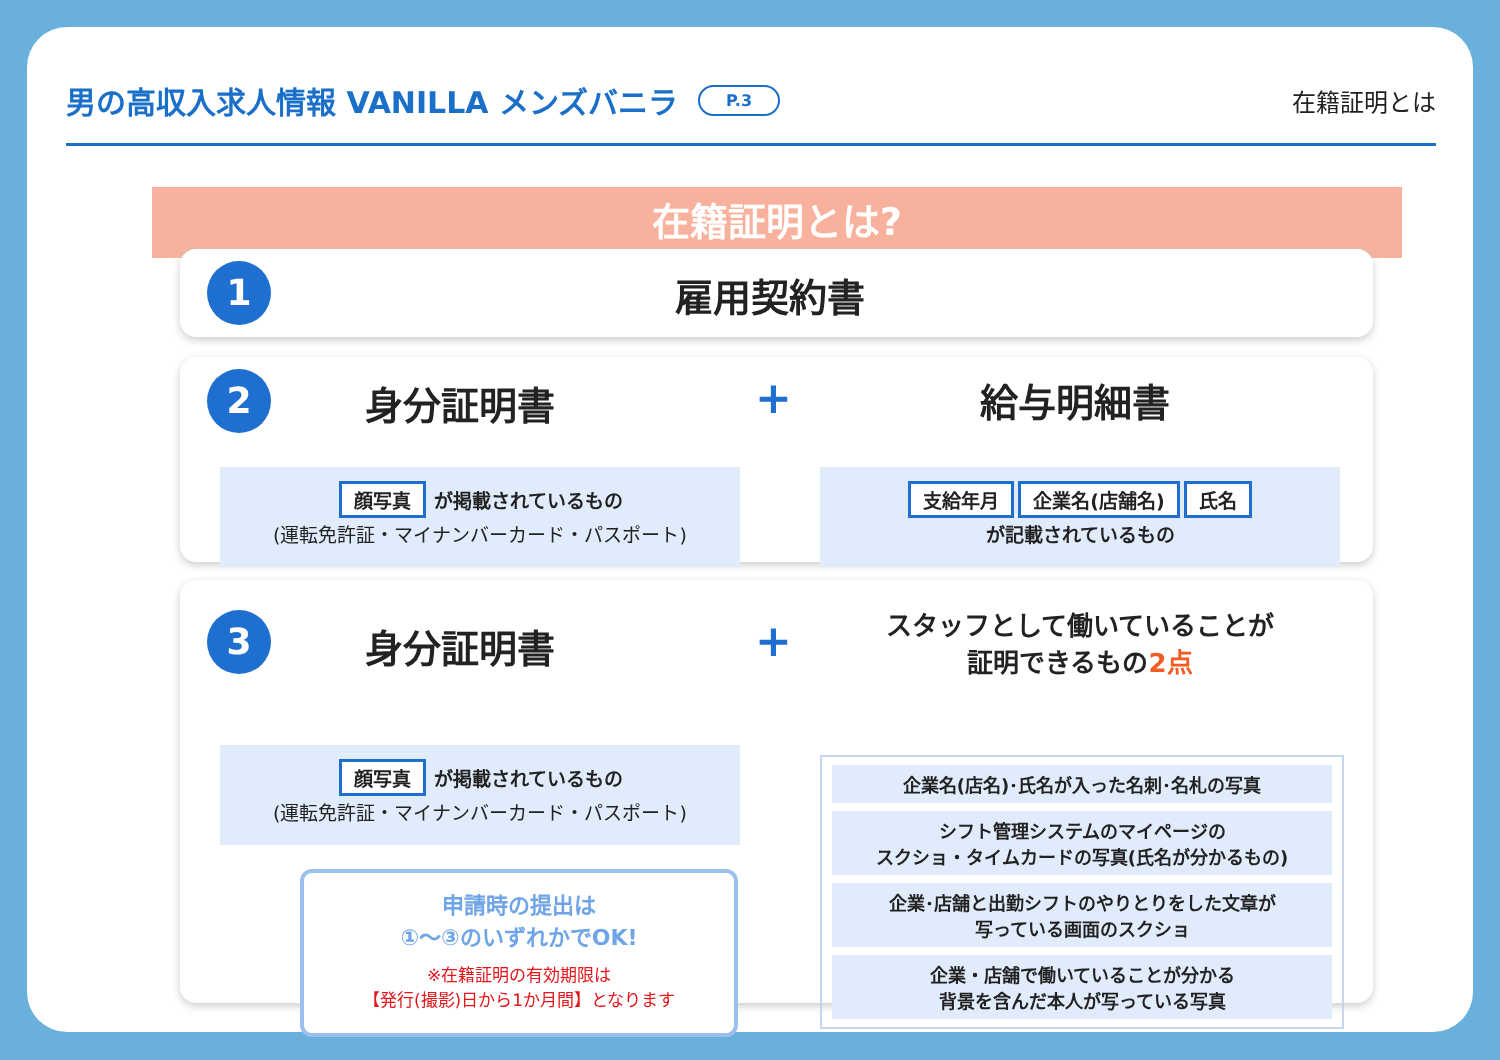男の高収入求人情報 VANILLA メンズバニラ P.3
在籍証明とは
在籍証明とは?
1 雇用契約書
2 身分証明書 + 給与明細書
顔写真 が掲載されているもの
(運転免許証・マイナンバーカード・パスポート)
支給年月 企業名(店舗名) 氏名
が記載されているもの
3 身分証明書 +
スタッフとして働いていることが
証明できるもの2点
顔写真 が掲載されているもの
(運転免許証・マイナンバーカード・パスポート)
企業名(店名)･氏名が入った名刺･名札の写真
シフト管理システムのマイページの
スクショ・タイムカードの写真(氏名が分かるもの)
企業･店舗と出勤シフトのやりとりをした文章が
写っている画面のスクショ
企業・店舗で働いていることが分かる
背景を含んだ本人が写っている写真
申請時の提出は
①〜③のいずれかでOK!
※在籍証明の有効期限は
【発行(撮影)日から1か月間】となります